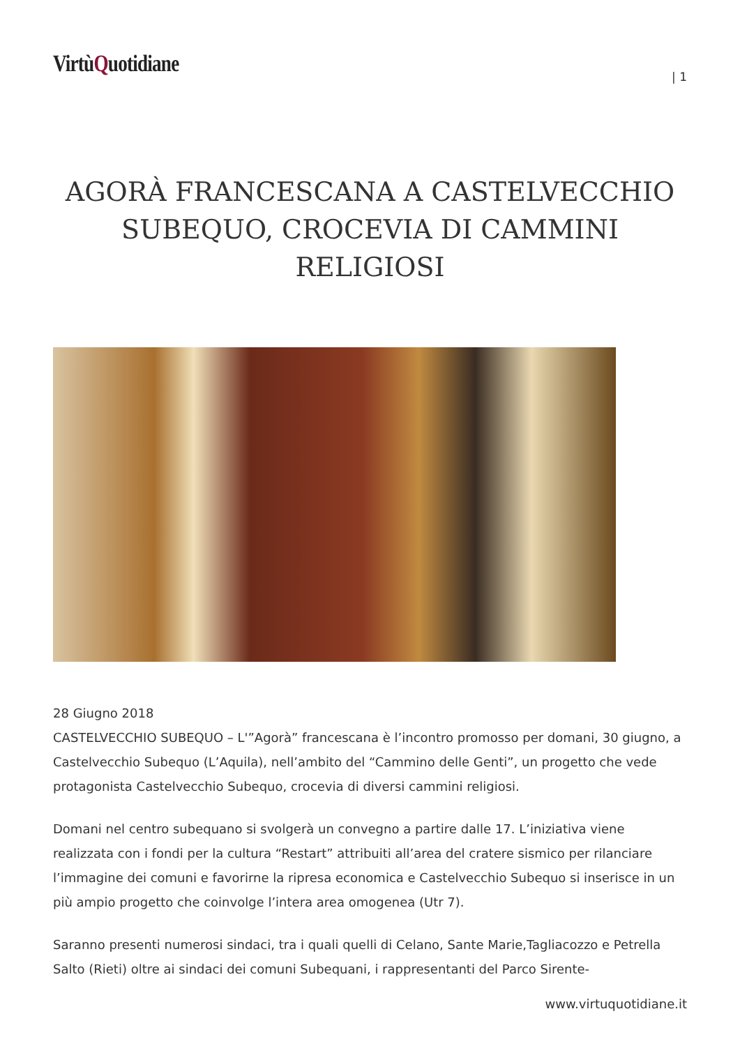VirtùQuotidiane
| 1
AGORÀ FRANCESCANA A CASTELVECCHIO SUBEQUO, CROCEVIA DI CAMMINI RELIGIOSI
28 Giugno 2018
CASTELVECCHIO SUBEQUO – L'”Agorà” francescana è l’incontro promosso per domani, 30 giugno, a Castelvecchio Subequo (L’Aquila), nell’ambito del “Cammino delle Genti”, un progetto che vede protagonista Castelvecchio Subequo, crocevia di diversi cammini religiosi.
Domani nel centro subequano si svolgerà un convegno a partire dalle 17. L’iniziativa viene realizzata con i fondi per la cultura “Restart” attribuiti all’area del cratere sismico per rilanciare l’immagine dei comuni e favorirne la ripresa economica e Castelvecchio Subequo si inserisce in un più ampio progetto che coinvolge l’intera area omogenea (Utr 7).
Saranno presenti numerosi sindaci, tra i quali quelli di Celano, Sante Marie,Tagliacozzo e Petrella Salto (Rieti) oltre ai sindaci dei comuni Subequani, i rappresentanti del Parco Sirente-
www.virtuquotidiane.it